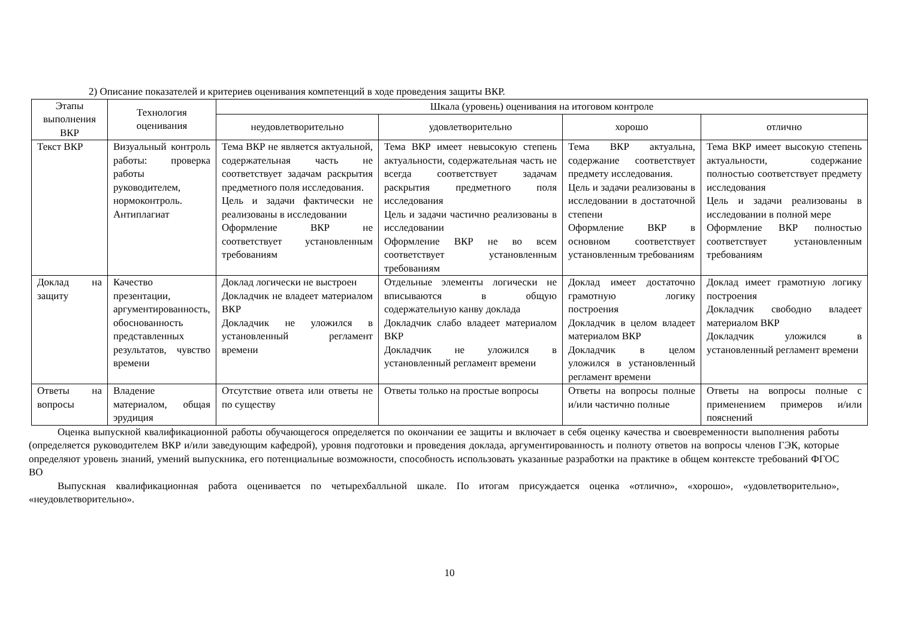2) Описание показателей и критериев оценивания компетенций в ходе проведения защиты ВКР.
| Этапы выполнения ВКР | Технология оценивания | Шкала (уровень) оценивания на итоговом контроле | | | |
| --- | --- | --- | --- | --- | --- |
| | | неудовлетворительно | удовлетворительно | хорошо | отлично |
| Текст ВКР | Визуальный контроль работы: проверка работы руководителем, нормоконтроль. Антиплагиат | Тема ВКР не является актуальной, содержательная часть не соответствует задачам раскрытия предметного поля исследования. Цель и задачи фактически не реализованы в исследовании Оформление ВКР не соответствует установленным требованиям | Тема ВКР имеет невысокую степень актуальности, содержательная часть не всегда соответствует задачам раскрытия предметного поля исследования Цель и задачи частично реализованы в исследовании Оформление ВКР не во всем соответствует установленным требованиям | Тема ВКР актуальна, содержание соответствует предмету исследования. Цель и задачи реализованы в исследовании в достаточной степени Оформление ВКР в основном соответствует установленным требованиям | Тема ВКР имеет высокую степень актуальности, содержание полностью соответствует предмету исследования Цель и задачи реализованы в исследовании в полной мере Оформление ВКР полностью соответствует установленным требованиям |
| Доклад на защиту | Качество презентации, аргументированность, обоснованность представленных результатов, чувство времени | Доклад логически не выстроен Докладчик не владеет материалом ВКР Докладчик не уложился в установленный регламент времени | Отдельные элементы логически не вписываются в общую содержательную канву доклада Докладчик слабо владеет материалом ВКР Докладчик не уложился в установленный регламент времени | Доклад имеет достаточно грамотную логику построения Докладчик в целом владеет материалом ВКР Докладчик в целом уложился в установленный регламент времени | Доклад имеет грамотную логику построения Докладчик свободно владеет материалом ВКР Докладчик уложился в установленный регламент времени |
| Ответы на вопросы | Владение материалом, общая эрудиция | Отсутствие ответа или ответы не по существу | Ответы только на простые вопросы | Ответы на вопросы полные и/или частично полные | Ответы на вопросы полные с применением примеров и/или пояснений |
Оценка выпускной квалификационной работы обучающегося определяется по окончании ее защиты и включает в себя оценку качества и своевременности выполнения работы (определяется руководителем ВКР и/или заведующим кафедрой), уровня подготовки и проведения доклада, аргументированность и полноту ответов на вопросы членов ГЭК, которые определяют уровень знаний, умений выпускника, его потенциальные возможности, способность использовать указанные разработки на практике в общем контексте требований ФГОС ВО
Выпускная квалификационная работа оценивается по четырехбалльной шкале. По итогам присуждается оценка «отлично», «хорошо», «удовлетворительно», «неудовлетворительно».
10